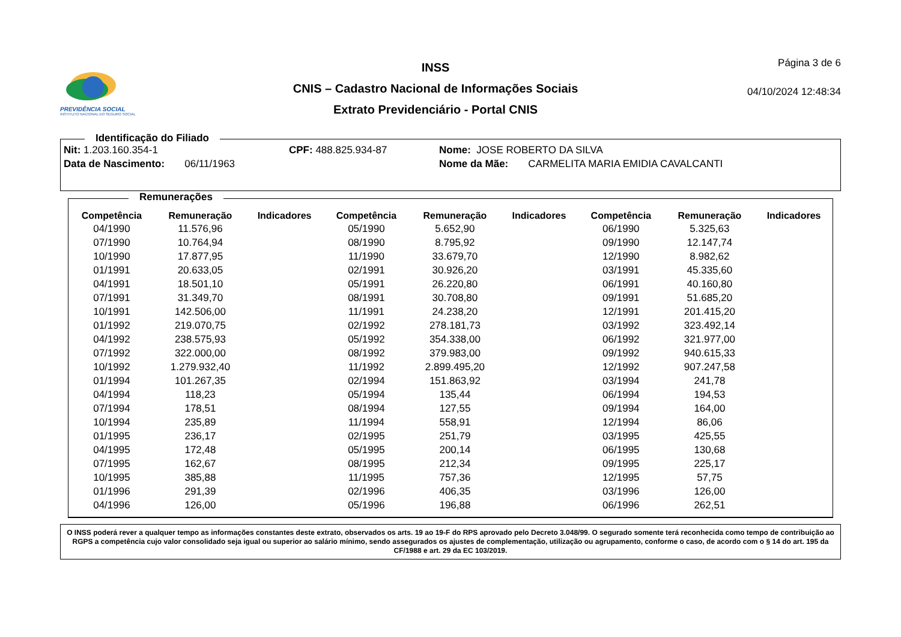PREVIDÊNCIA SOCIAL
INSTITUTO NACIONAL DO SEGURO SOCIAL
INSS
CNIS – Cadastro Nacional de Informações Sociais
Extrato Previdenciário - Portal CNIS
Página 3 de 6
04/10/2024 12:48:34
Identificação do Filiado
Nit: 1.203.160.354-1 CPF: 488.825.934-87 Nome: JOSE ROBERTO DA SILVA
Data de Nascimento: 06/11/1963 Nome da Mãe: CARMELITA MARIA EMIDIA CAVALCANTI
Remunerações
| Competência | Remuneração | Indicadores | Competência | Remuneração | Indicadores | Competência | Remuneração | Indicadores |
| --- | --- | --- | --- | --- | --- | --- | --- | --- |
| 04/1990 | 11.576,96 | | 05/1990 | 5.652,90 | | 06/1990 | 5.325,63 | |
| 07/1990 | 10.764,94 | | 08/1990 | 8.795,92 | | 09/1990 | 12.147,74 | |
| 10/1990 | 17.877,95 | | 11/1990 | 33.679,70 | | 12/1990 | 8.982,62 | |
| 01/1991 | 20.633,05 | | 02/1991 | 30.926,20 | | 03/1991 | 45.335,60 | |
| 04/1991 | 18.501,10 | | 05/1991 | 26.220,80 | | 06/1991 | 40.160,80 | |
| 07/1991 | 31.349,70 | | 08/1991 | 30.708,80 | | 09/1991 | 51.685,20 | |
| 10/1991 | 142.506,00 | | 11/1991 | 24.238,20 | | 12/1991 | 201.415,20 | |
| 01/1992 | 219.070,75 | | 02/1992 | 278.181,73 | | 03/1992 | 323.492,14 | |
| 04/1992 | 238.575,93 | | 05/1992 | 354.338,00 | | 06/1992 | 321.977,00 | |
| 07/1992 | 322.000,00 | | 08/1992 | 379.983,00 | | 09/1992 | 940.615,33 | |
| 10/1992 | 1.279.932,40 | | 11/1992 | 2.899.495,20 | | 12/1992 | 907.247,58 | |
| 01/1994 | 101.267,35 | | 02/1994 | 151.863,92 | | 03/1994 | 241,78 | |
| 04/1994 | 118,23 | | 05/1994 | 135,44 | | 06/1994 | 194,53 | |
| 07/1994 | 178,51 | | 08/1994 | 127,55 | | 09/1994 | 164,00 | |
| 10/1994 | 235,89 | | 11/1994 | 558,91 | | 12/1994 | 86,06 | |
| 01/1995 | 236,17 | | 02/1995 | 251,79 | | 03/1995 | 425,55 | |
| 04/1995 | 172,48 | | 05/1995 | 200,14 | | 06/1995 | 130,68 | |
| 07/1995 | 162,67 | | 08/1995 | 212,34 | | 09/1995 | 225,17 | |
| 10/1995 | 385,88 | | 11/1995 | 757,36 | | 12/1995 | 57,75 | |
| 01/1996 | 291,39 | | 02/1996 | 406,35 | | 03/1996 | 126,00 | |
| 04/1996 | 126,00 | | 05/1996 | 196,88 | | 06/1996 | 262,51 | |
O INSS poderá rever a qualquer tempo as informações constantes deste extrato, observados os arts. 19 ao 19-F do RPS aprovado pelo Decreto 3.048/99. O segurado somente terá reconhecida como tempo de contribuição ao RGPS a competência cujo valor consolidado seja igual ou superior ao salário mínimo, sendo assegurados os ajustes de complementação, utilização ou agrupamento, conforme o caso, de acordo com o § 14 do art. 195 da CF/1988 e art. 29 da EC 103/2019.